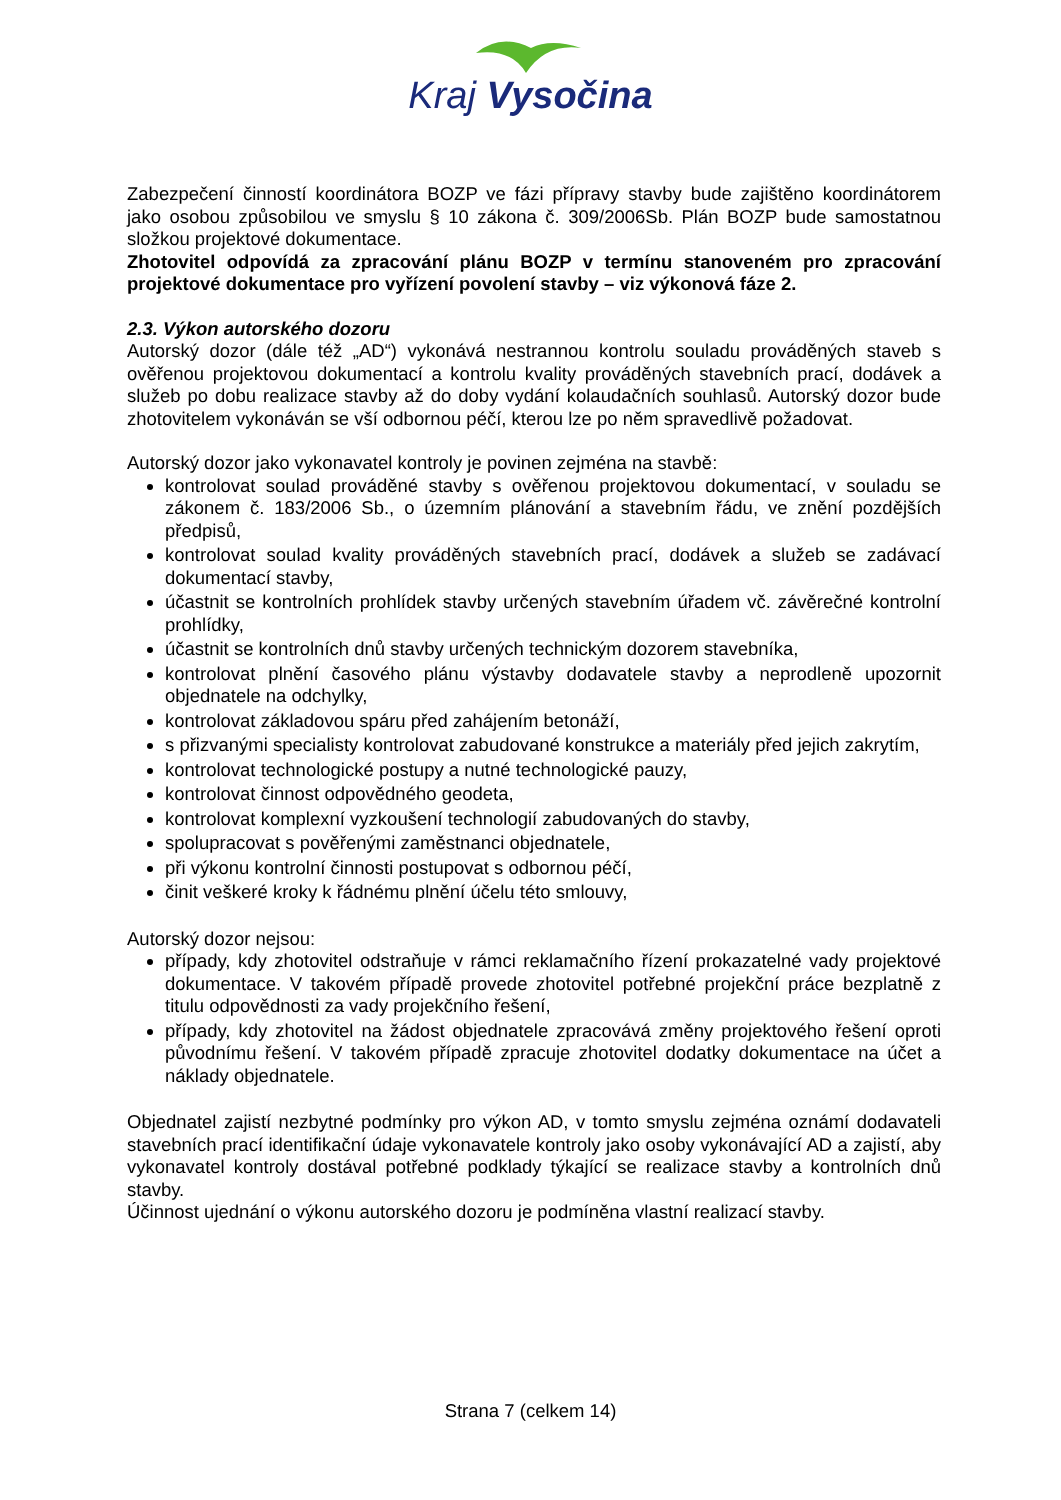Kraj Vysočina
Zabezpečení činností koordinátora BOZP ve fázi přípravy stavby bude zajištěno koordinátorem jako osobou způsobilou ve smyslu § 10 zákona č. 309/2006Sb. Plán BOZP bude samostatnou složkou projektové dokumentace.
Zhotovitel odpovídá za zpracování plánu BOZP v termínu stanoveném pro zpracování projektové dokumentace pro vyřízení povolení stavby – viz výkonová fáze 2.
2.3. Výkon autorského dozoru
Autorský dozor (dále též „AD“) vykonává nestrannou kontrolu souladu prováděných staveb s ověřenou projektovou dokumentací a kontrolu kvality prováděných stavebních prací, dodávek a služeb po dobu realizace stavby až do doby vydání kolaudačních souhlasů. Autorský dozor bude zhotovitelem vykonáván se vší odbornou péčí, kterou lze po něm spravedlivě požadovat.
Autorský dozor jako vykonavatel kontroly je povinen zejména na stavbě:
kontrolovat soulad prováděné stavby s ověřenou projektovou dokumentací, v souladu se zákonem č. 183/2006 Sb., o územním plánování a stavebním řádu, ve znění pozdějších předpisů,
kontrolovat soulad kvality prováděných stavebních prací, dodávek a služeb se zadávací dokumentací stavby,
účastnit se kontrolních prohlídek stavby určených stavebním úřadem vč. závěrečné kontrolní prohlídky,
účastnit se kontrolních dnů stavby určených technickým dozorem stavebníka,
kontrolovat plnění časového plánu výstavby dodavatele stavby a neprodleně upozornit objednatele na odchylky,
kontrolovat základovou spáru před zahájením betonáží,
s přizvanými specialisty kontrolovat zabudované konstrukce a materiály před jejich zakrytím,
kontrolovat technologické postupy a nutné technologické pauzy,
kontrolovat činnost odpovědného geodeta,
kontrolovat komplexní vyzkoušení technologií zabudovaných do stavby,
spolupracovat s pověřenými zaměstnanci objednatele,
při výkonu kontrolní činnosti postupovat s odbornou péčí,
činit veškeré kroky k řádnému plnění účelu této smlouvy,
Autorský dozor nejsou:
případy, kdy zhotovitel odstraňuje v rámci reklamačního řízení prokazatelné vady projektové dokumentace. V takovém případě provede zhotovitel potřebné projekční práce bezplatně z titulu odpovědnosti za vady projekčního řešení,
případy, kdy zhotovitel na žádost objednatele zpracovává změny projektového řešení oproti původnímu řešení. V takovém případě zpracuje zhotovitel dodatky dokumentace na účet a náklady objednatele.
Objednatel zajistí nezbytné podmínky pro výkon AD, v tomto smyslu zejména oznámí dodavateli stavebních prací identifikační údaje vykonavatele kontroly jako osoby vykonávající AD a zajistí, aby vykonavatel kontroly dostával potřebné podklady týkající se realizace stavby a kontrolních dnů stavby.
Účinnost ujednání o výkonu autorského dozoru je podmíněna vlastní realizací stavby.
Strana 7 (celkem 14)